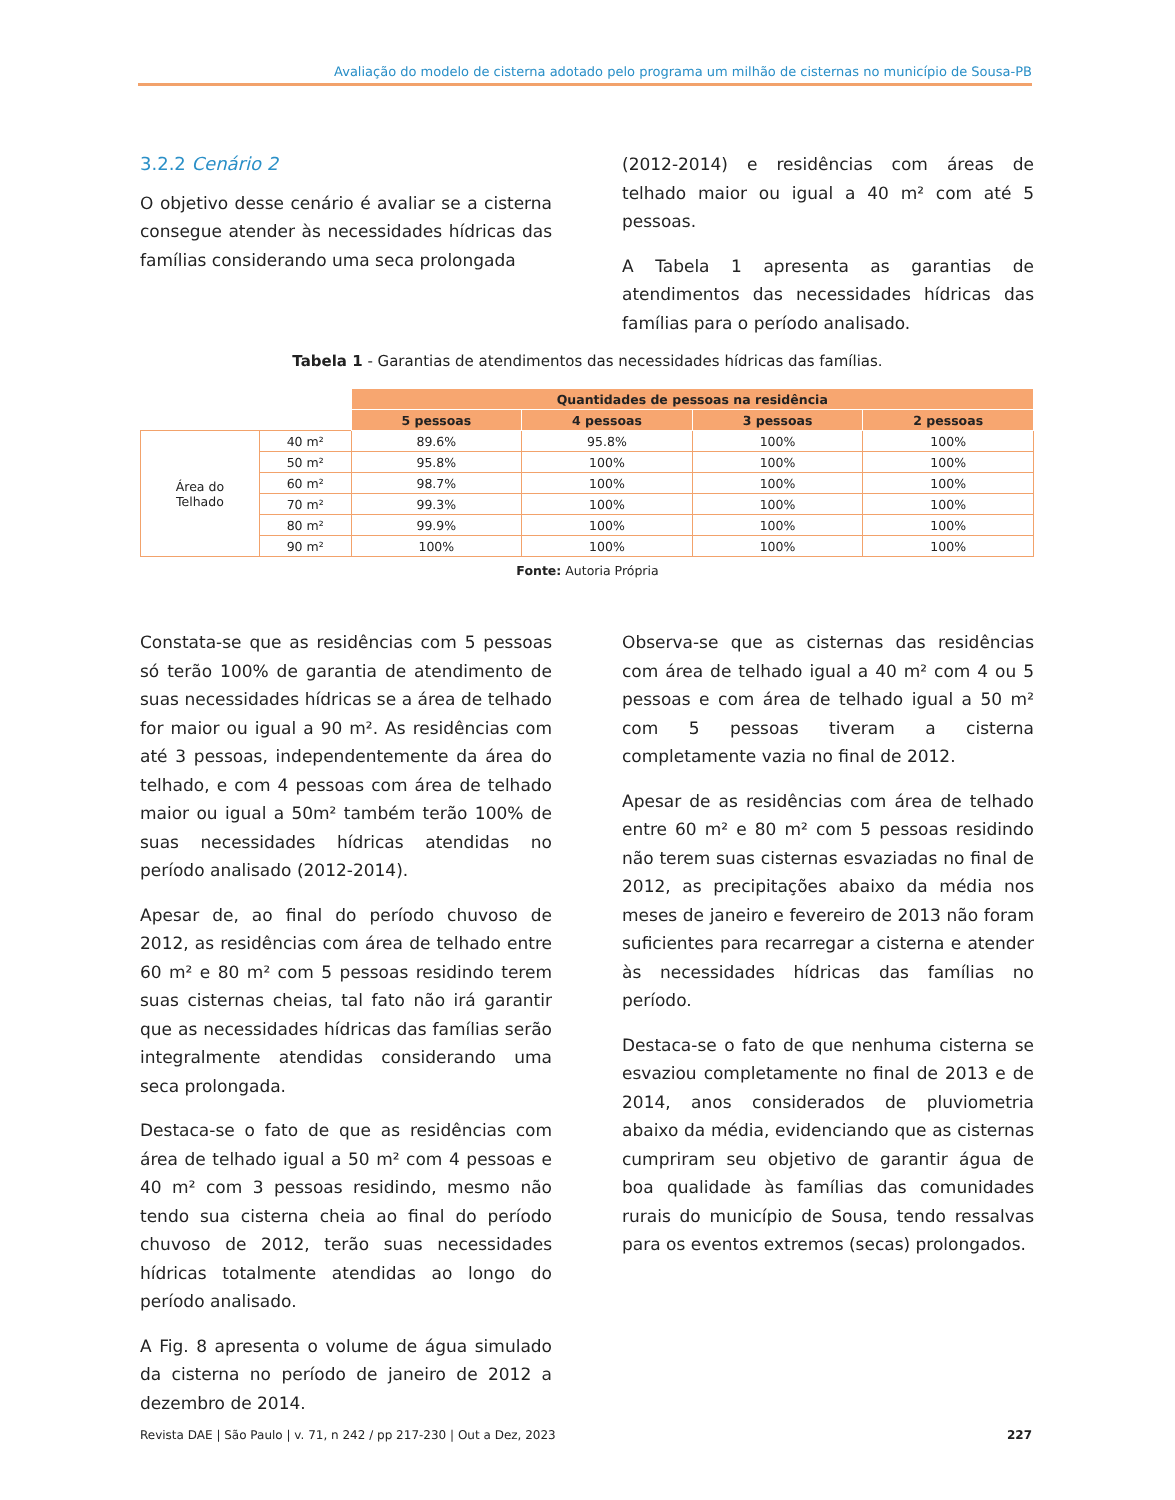Avaliação do modelo de cisterna adotado pelo programa um milhão de cisternas no município de Sousa-PB
3.2.2 Cenário 2
O objetivo desse cenário é avaliar se a cisterna consegue atender às necessidades hídricas das famílias considerando uma seca prolongada
(2012-2014) e residências com áreas de telhado maior ou igual a 40 m² com até 5 pessoas.
A Tabela 1 apresenta as garantias de atendimentos das necessidades hídricas das famílias para o período analisado.
Tabela 1 - Garantias de atendimentos das necessidades hídricas das famílias.
| | | Quantidades de pessoas na residência | | | |
| --- | --- | --- | --- | --- | --- |
| | | 5 pessoas | 4 pessoas | 3 pessoas | 2 pessoas |
| Área do Telhado | 40 m² | 89.6% | 95.8% | 100% | 100% |
| | 50 m² | 95.8% | 100% | 100% | 100% |
| | 60 m² | 98.7% | 100% | 100% | 100% |
| | 70 m² | 99.3% | 100% | 100% | 100% |
| | 80 m² | 99.9% | 100% | 100% | 100% |
| | 90 m² | 100% | 100% | 100% | 100% |
Fonte: Autoria Própria
Constata-se que as residências com 5 pessoas só terão 100% de garantia de atendimento de suas necessidades hídricas se a área de telhado for maior ou igual a 90 m². As residências com até 3 pessoas, independentemente da área do telhado, e com 4 pessoas com área de telhado maior ou igual a 50m² também terão 100% de suas necessidades hídricas atendidas no período analisado (2012-2014).
Apesar de, ao final do período chuvoso de 2012, as residências com área de telhado entre 60 m² e 80 m² com 5 pessoas residindo terem suas cisternas cheias, tal fato não irá garantir que as necessidades hídricas das famílias serão integralmente atendidas considerando uma seca prolongada.
Destaca-se o fato de que as residências com área de telhado igual a 50 m² com 4 pessoas e 40 m² com 3 pessoas residindo, mesmo não tendo sua cisterna cheia ao final do período chuvoso de 2012, terão suas necessidades hídricas totalmente atendidas ao longo do período analisado.
A Fig. 8 apresenta o volume de água simulado da cisterna no período de janeiro de 2012 a dezembro de 2014.
Observa-se que as cisternas das residências com área de telhado igual a 40 m² com 4 ou 5 pessoas e com área de telhado igual a 50 m² com 5 pessoas tiveram a cisterna completamente vazia no final de 2012.
Apesar de as residências com área de telhado entre 60 m² e 80 m² com 5 pessoas residindo não terem suas cisternas esvaziadas no final de 2012, as precipitações abaixo da média nos meses de janeiro e fevereiro de 2013 não foram suficientes para recarregar a cisterna e atender às necessidades hídricas das famílias no período.
Destaca-se o fato de que nenhuma cisterna se esvaziou completamente no final de 2013 e de 2014, anos considerados de pluviometria abaixo da média, evidenciando que as cisternas cumpriram seu objetivo de garantir água de boa qualidade às famílias das comunidades rurais do município de Sousa, tendo ressalvas para os eventos extremos (secas) prolongados.
Revista DAE | São Paulo | v. 71, n 242 / pp 217-230 | Out a Dez, 2023 227